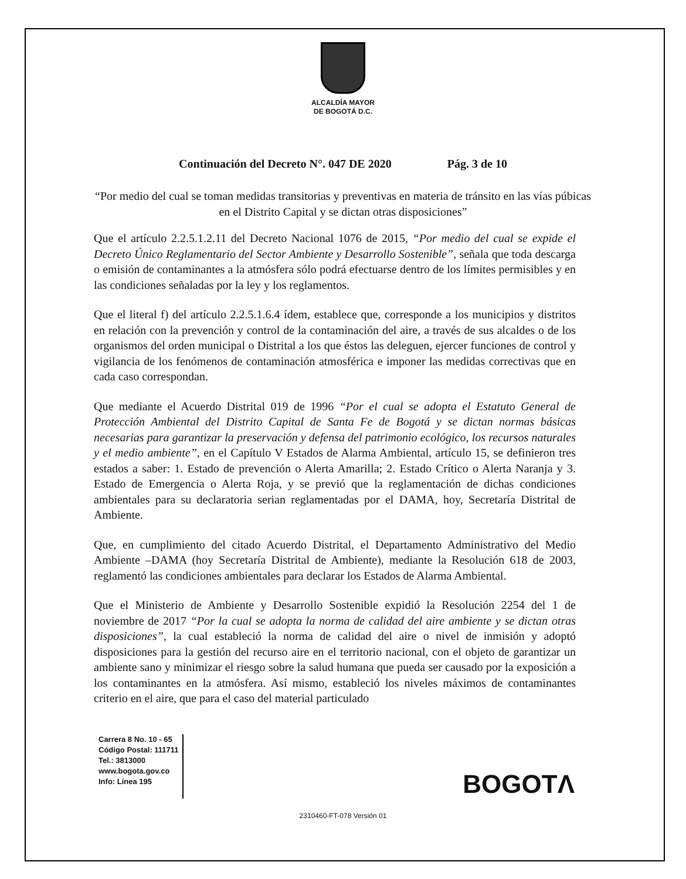ALCALDÍA MAYOR
DE BOGOTÁ D.C.
Continuación del Decreto N°. 047 DE 2020 Pág. 3 de 10
“Por medio del cual se toman medidas transitorias y preventivas en materia de tránsito en las vías púbicas en el Distrito Capital y se dictan otras disposiciones”
Que el artículo 2.2.5.1.2.11 del Decreto Nacional 1076 de 2015, “Por medio del cual se expide el Decreto Único Reglamentario del Sector Ambiente y Desarrollo Sostenible”, señala que toda descarga o emisión de contaminantes a la atmósfera sólo podrá efectuarse dentro de los límites permisibles y en las condiciones señaladas por la ley y los reglamentos.
Que el literal f) del artículo 2.2.5.1.6.4 ídem, establece que, corresponde a los municipios y distritos en relación con la prevención y control de la contaminación del aire, a través de sus alcaldes o de los organismos del orden municipal o Distrital a los que éstos las deleguen, ejercer funciones de control y vigilancia de los fenómenos de contaminación atmosférica e imponer las medidas correctivas que en cada caso correspondan.
Que mediante el Acuerdo Distrital 019 de 1996 “Por el cual se adopta el Estatuto General de Protección Ambiental del Distrito Capital de Santa Fe de Bogotá y se dictan normas básicas necesarias para garantizar la preservación y defensa del patrimonio ecológico, los recursos naturales y el medio ambiente”, en el Capítulo V Estados de Alarma Ambiental, artículo 15, se definieron tres estados a saber: 1. Estado de prevención o Alerta Amarilla; 2. Estado Crítico o Alerta Naranja y 3. Estado de Emergencia o Alerta Roja, y se previó que la reglamentación de dichas condiciones ambientales para su declaratoria serian reglamentadas por el DAMA, hoy, Secretaría Distrital de Ambiente.
Que, en cumplimiento del citado Acuerdo Distrital, el Departamento Administrativo del Medio Ambiente –DAMA (hoy Secretaría Distrital de Ambiente), mediante la Resolución 618 de 2003, reglamentó las condiciones ambientales para declarar los Estados de Alarma Ambiental.
Que el Ministerio de Ambiente y Desarrollo Sostenible expidió la Resolución 2254 del 1 de noviembre de 2017 “Por la cual se adopta la norma de calidad del aire ambiente y se dictan otras disposiciones”, la cual estableció la norma de calidad del aire o nivel de inmisión y adoptó disposiciones para la gestión del recurso aire en el territorio nacional, con el objeto de garantizar un ambiente sano y minimizar el riesgo sobre la salud humana que pueda ser causado por la exposición a los contaminantes en la atmósfera. Así mismo, estableció los niveles máximos de contaminantes criterio en el aire, que para el caso del material particulado
Carrera 8 No. 10 - 65
Código Postal: 111711
Tel.: 3813000
www.bogota.gov.co
Info: Línea 195
BOGOTΛ
2310460-FT-078 Versión 01